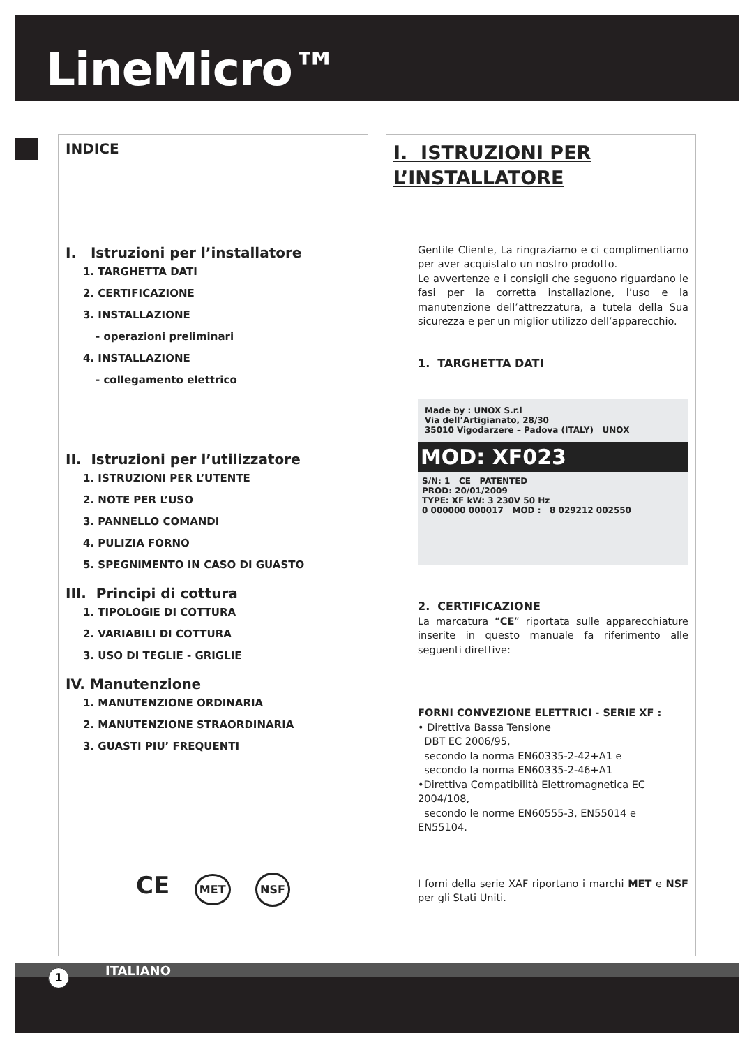LineMicro™
INDICE
I. Istruzioni per l’installatore
1. TARGHETTA DATI
2. CERTIFICAZIONE
3. INSTALLAZIONE
- operazioni preliminari
4. INSTALLAZIONE
- collegamento elettrico
II. Istruzioni per l’utilizzatore
1. ISTRUZIONI PER L’UTENTE
2. NOTE PER L’USO
3. PANNELLO COMANDI
4. PULIZIA FORNO
5. SPEGNIMENTO IN CASO DI GUASTO
III. Principi di cottura
1. TIPOLOGIE DI COTTURA
2. VARIABILI DI COTTURA
3. USO DI TEGLIE - GRIGLIE
IV. Manutenzione
1. MANUTENZIONE ORDINARIA
2. MANUTENZIONE STRAORDINARIA
3. GUASTI PIU’ FREQUENTI
CE MET NSF
I. ISTRUZIONI PER
L’INSTALLATORE
Gentile Cliente, La ringraziamo e ci complimentiamo per aver acquistato un nostro prodotto.
Le avvertenze e i consigli che seguono riguardano le fasi per la corretta installazione, l’uso e la manutenzione dell’attrezzatura, a tutela della Sua sicurezza e per un miglior utilizzo dell’apparecchio.
1. TARGHETTA DATI
Made by : UNOX S.r.l
Via dell’Artigianato, 28/30
35010 Vigodarzere – Padova (ITALY) UNOX
MOD: XF023
S/N: 1 CE PATENTED
PROD: 20/01/2009
TYPE: XF kW: 3 230V 50 Hz
0 000000 000017 MOD : 8 029212 002550
2. CERTIFICAZIONE
La marcatura “CE” riportata sulle apparecchiature inserite in questo manuale fa riferimento alle seguenti direttive:
FORNI CONVEZIONE ELETTRICI - SERIE XF :
• Direttiva Bassa Tensione
DBT EC 2006/95,
secondo la norma EN60335-2-42+A1 e
secondo la norma EN60335-2-46+A1
•Direttiva Compatibilità Elettromagnetica EC 2004/108,
secondo le norme EN60555-3, EN55014 e EN55104.
I forni della serie XAF riportano i marchi MET e NSF per gli Stati Uniti.
ITALIANO
1